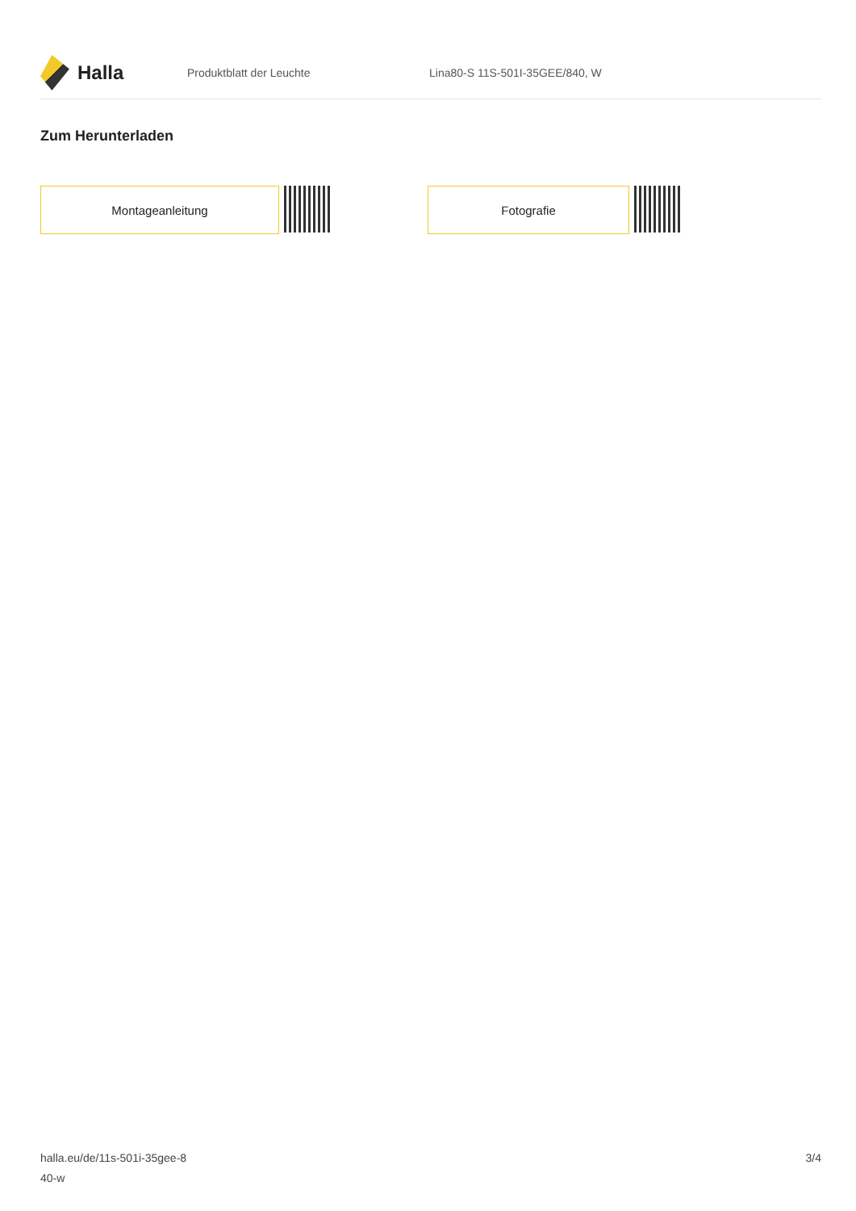Halla
Produktblatt der Leuchte Lina80-S 11S-501I-35GEE/840, W
Zum Herunterladen
Montageanleitung Fotografie
halla.eu/de/11s-501i-35gee-8
40-w
3/4